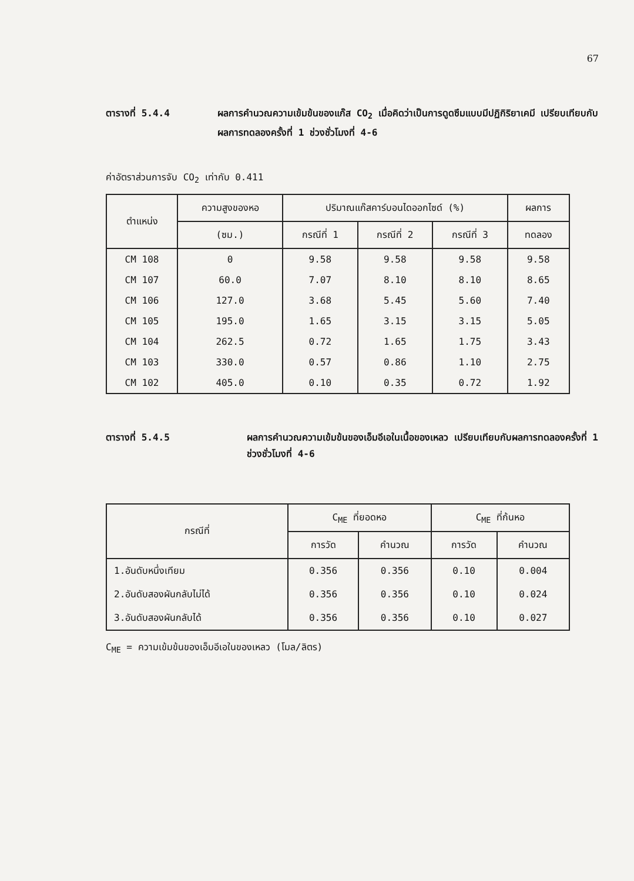67
ตารางที่ 5.4.4 ผลการคำนวณความเข้มข้นของแก๊ส CO<sub>2</sub> เมื่อคิดว่าเป็นการดูดซึมแบบมีปฏิกิริยาเคมี เปรียบเทียบกับผลการทดลองครั้งที่ 1 ช่วงชั่วโมงที่ 4-6
ค่าอัตราส่วนการจับ CO<sub>2</sub> เท่ากับ 0.411
| ตำแหน่ง | ความสูงของหอ | ปริมาณแก๊สคาร์บอนไดออกไซด์ (%) | | | ผลการ |
| --- | --- | --- | --- | --- | --- |
| | (ซม.) | กรณีที่ 1 | กรณีที่ 2 | กรณีที่ 3 | ทดลอง |
| CM 108 | 0 | 9.58 | 9.58 | 9.58 | 9.58 |
| CM 107 | 60.0 | 7.07 | 8.10 | 8.10 | 8.65 |
| CM 106 | 127.0 | 3.68 | 5.45 | 5.60 | 7.40 |
| CM 105 | 195.0 | 1.65 | 3.15 | 3.15 | 5.05 |
| CM 104 | 262.5 | 0.72 | 1.65 | 1.75 | 3.43 |
| CM 103 | 330.0 | 0.57 | 0.86 | 1.10 | 2.75 |
| CM 102 | 405.0 | 0.10 | 0.35 | 0.72 | 1.92 |
ตารางที่ 5.4.5 ผลการคำนวณความเข้มข้นของเอ็มอีเอในเนื้อของเหลว เปรียบเทียบกับผลการทดลองครั้งที่ 1 ช่วงชั่วโมงที่ 4-6
| กรณีที่ | C<sub>ME</sub> ที่ยอดหอ | | C<sub>ME</sub> ที่ก้นหอ | |
| --- | --- | --- | --- | --- |
| | การวัด | คำนวณ | การวัด | คำนวณ |
| 1.อันดับหนึ่งเทียม | 0.356 | 0.356 | 0.10 | 0.004 |
| 2.อันดับสองผันกลับไม่ได้ | 0.356 | 0.356 | 0.10 | 0.024 |
| 3.อันดับสองผันกลับได้ | 0.356 | 0.356 | 0.10 | 0.027 |
C<sub>ME</sub> = ความเข้มข้นของเอ็มอีเอในของเหลว (โมล/ลิตร)